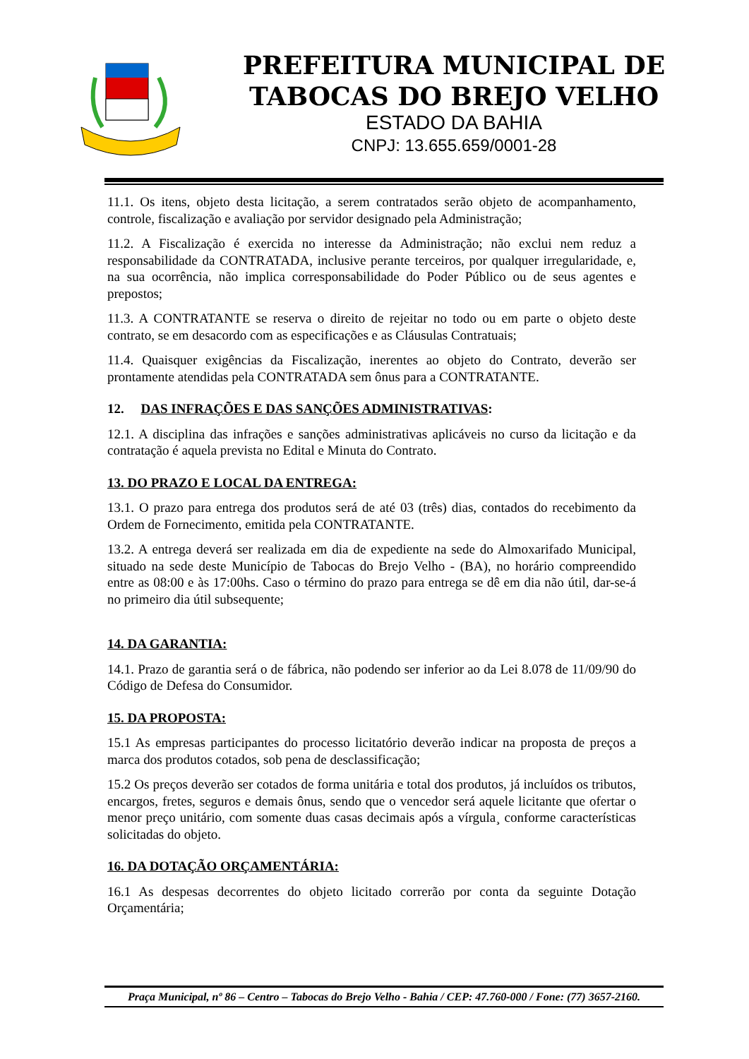PREFEITURA MUNICIPAL DE
TABOCAS DO BREJO VELHO
ESTADO DA BAHIA
CNPJ: 13.655.659/0001-28
11.1. Os itens, objeto desta licitação, a serem contratados serão objeto de acompanhamento, controle, fiscalização e avaliação por servidor designado pela Administração;
11.2. A Fiscalização é exercida no interesse da Administração; não exclui nem reduz a responsabilidade da CONTRATADA, inclusive perante terceiros, por qualquer irregularidade, e, na sua ocorrência, não implica corresponsabilidade do Poder Público ou de seus agentes e prepostos;
11.3. A CONTRATANTE se reserva o direito de rejeitar no todo ou em parte o objeto deste contrato, se em desacordo com as especificações e as Cláusulas Contratuais;
11.4. Quaisquer exigências da Fiscalização, inerentes ao objeto do Contrato, deverão ser prontamente atendidas pela CONTRATADA sem ônus para a CONTRATANTE.
12. DAS INFRAÇÕES E DAS SANÇÕES ADMINISTRATIVAS:
12.1. A disciplina das infrações e sanções administrativas aplicáveis no curso da licitação e da contratação é aquela prevista no Edital e Minuta do Contrato.
13. DO PRAZO E LOCAL DA ENTREGA:
13.1. O prazo para entrega dos produtos será de até 03 (três) dias, contados do recebimento da Ordem de Fornecimento, emitida pela CONTRATANTE.
13.2. A entrega deverá ser realizada em dia de expediente na sede do Almoxarifado Municipal, situado na sede deste Município de Tabocas do Brejo Velho - (BA), no horário compreendido entre as 08:00 e às 17:00hs. Caso o término do prazo para entrega se dê em dia não útil, dar-se-á no primeiro dia útil subsequente;
14. DA GARANTIA:
14.1. Prazo de garantia será o de fábrica, não podendo ser inferior ao da Lei 8.078 de 11/09/90 do Código de Defesa do Consumidor.
15. DA PROPOSTA:
15.1 As empresas participantes do processo licitatório deverão indicar na proposta de preços a marca dos produtos cotados, sob pena de desclassificação;
15.2 Os preços deverão ser cotados de forma unitária e total dos produtos, já incluídos os tributos, encargos, fretes, seguros e demais ônus, sendo que o vencedor será aquele licitante que ofertar o menor preço unitário, com somente duas casas decimais após a vírgula¸ conforme características solicitadas do objeto.
16. DA DOTAÇÃO ORÇAMENTÁRIA:
16.1 As despesas decorrentes do objeto licitado correrão por conta da seguinte Dotação Orçamentária;
Praça Municipal, nº 86 – Centro – Tabocas do Brejo Velho - Bahia / CEP: 47.760-000 / Fone: (77) 3657-2160.